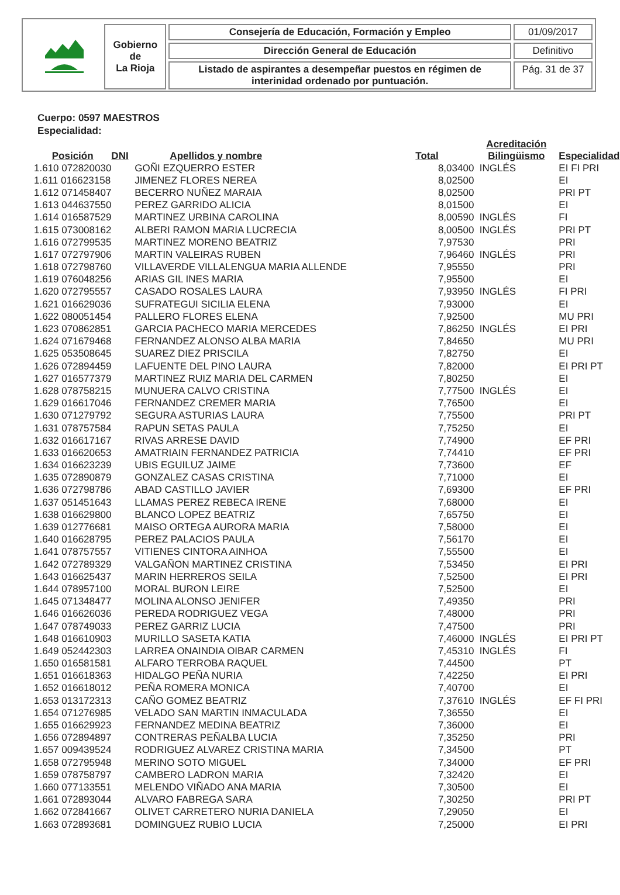| | Gobierno de La Rioja | Consejería de Educación, Formación y Empleo | 01/09/2017 |
| | | Dirección General de Educación | Definitivo |
| | | Listado de aspirantes a desempeñar puestos en régimen de interinidad ordenado por puntuación. | Pág. 31 de 37 |
Cuerpo: 0597 MAESTROS
Especialidad:
| Posición | DNI | Apellidos y nombre | Total | Acreditación Bilingüismo | Especialidad |
| --- | --- | --- | --- | --- | --- |
| 1.610 072820030 | | GOÑI EZQUERRO ESTER | 8,03400 | INGLÉS | EI FI PRI |
| 1.611 016623158 | | JIMENEZ FLORES NEREA | 8,02500 | | EI |
| 1.612 071458407 | | BECERRO NUÑEZ MARAIA | 8,02500 | | PRI PT |
| 1.613 044637550 | | PEREZ GARRIDO ALICIA | 8,01500 | | EI |
| 1.614 016587529 | | MARTINEZ URBINA CAROLINA | 8,00590 | INGLÉS | FI |
| 1.615 073008162 | | ALBERI RAMON MARIA LUCRECIA | 8,00500 | INGLÉS | PRI PT |
| 1.616 072799535 | | MARTINEZ MORENO BEATRIZ | 7,97530 | | PRI |
| 1.617 072797906 | | MARTIN VALEIRAS RUBEN | 7,96460 | INGLÉS | PRI |
| 1.618 072798760 | | VILLAVERDE VILLALENGUA MARIA ALLENDE | 7,95550 | | PRI |
| 1.619 076048256 | | ARIAS GIL INES MARIA | 7,95500 | | EI |
| 1.620 072795557 | | CASADO ROSALES LAURA | 7,93950 | INGLÉS | FI PRI |
| 1.621 016629036 | | SUFRATEGUI SICILIA ELENA | 7,93000 | | EI |
| 1.622 080051454 | | PALLERO FLORES ELENA | 7,92500 | | MU PRI |
| 1.623 070862851 | | GARCIA PACHECO MARIA MERCEDES | 7,86250 | INGLÉS | EI PRI |
| 1.624 071679468 | | FERNANDEZ ALONSO ALBA MARIA | 7,84650 | | MU PRI |
| 1.625 053508645 | | SUAREZ DIEZ PRISCILA | 7,82750 | | EI |
| 1.626 072894459 | | LAFUENTE DEL PINO LAURA | 7,82000 | | EI PRI PT |
| 1.627 016577379 | | MARTINEZ RUIZ MARIA DEL CARMEN | 7,80250 | | EI |
| 1.628 078758215 | | MUNUERA CALVO CRISTINA | 7,77500 | INGLÉS | EI |
| 1.629 016617046 | | FERNANDEZ CREMER MARIA | 7,76500 | | EI |
| 1.630 071279792 | | SEGURA ASTURIAS LAURA | 7,75500 | | PRI PT |
| 1.631 078757584 | | RAPUN SETAS PAULA | 7,75250 | | EI |
| 1.632 016617167 | | RIVAS ARRESE DAVID | 7,74900 | | EF PRI |
| 1.633 016620653 | | AMATRIAIN FERNANDEZ PATRICIA | 7,74410 | | EF PRI |
| 1.634 016623239 | | UBIS EGUILUZ JAIME | 7,73600 | | EF |
| 1.635 072890879 | | GONZALEZ CASAS CRISTINA | 7,71000 | | EI |
| 1.636 072798786 | | ABAD CASTILLO JAVIER | 7,69300 | | EF PRI |
| 1.637 051451643 | | LLAMAS PEREZ REBECA IRENE | 7,68000 | | EI |
| 1.638 016629800 | | BLANCO LOPEZ BEATRIZ | 7,65750 | | EI |
| 1.639 012776681 | | MAISO ORTEGA AURORA MARIA | 7,58000 | | EI |
| 1.640 016628795 | | PEREZ PALACIOS PAULA | 7,56170 | | EI |
| 1.641 078757557 | | VITIENES CINTORA AINHOA | 7,55500 | | EI |
| 1.642 072789329 | | VALGAÑON MARTINEZ CRISTINA | 7,53450 | | EI PRI |
| 1.643 016625437 | | MARIN HERREROS SEILA | 7,52500 | | EI PRI |
| 1.644 078957100 | | MORAL BURON LEIRE | 7,52500 | | EI |
| 1.645 071348477 | | MOLINA ALONSO JENIFER | 7,49350 | | PRI |
| 1.646 016626036 | | PEREDA RODRIGUEZ VEGA | 7,48000 | | PRI |
| 1.647 078749033 | | PEREZ GARRIZ LUCIA | 7,47500 | | PRI |
| 1.648 016610903 | | MURILLO SASETA KATIA | 7,46000 | INGLÉS | EI PRI PT |
| 1.649 052442303 | | LARREA ONAINDIA OIBAR CARMEN | 7,45310 | INGLÉS | FI |
| 1.650 016581581 | | ALFARO TERROBA RAQUEL | 7,44500 | | PT |
| 1.651 016618363 | | HIDALGO PEÑA NURIA | 7,42250 | | EI PRI |
| 1.652 016618012 | | PEÑA ROMERA MONICA | 7,40700 | | EI |
| 1.653 013172313 | | CAÑO GOMEZ BEATRIZ | 7,37610 | INGLÉS | EF FI PRI |
| 1.654 071276985 | | VELADO SAN MARTIN INMACULADA | 7,36550 | | EI |
| 1.655 016629923 | | FERNANDEZ MEDINA BEATRIZ | 7,36000 | | EI |
| 1.656 072894897 | | CONTRERAS PEÑALBA LUCIA | 7,35250 | | PRI |
| 1.657 009439524 | | RODRIGUEZ ALVAREZ CRISTINA MARIA | 7,34500 | | PT |
| 1.658 072795948 | | MERINO SOTO MIGUEL | 7,34000 | | EF PRI |
| 1.659 078758797 | | CAMBERO LADRON MARIA | 7,32420 | | EI |
| 1.660 077133551 | | MELENDO VIÑADO ANA MARIA | 7,30500 | | EI |
| 1.661 072893044 | | ALVARO FABREGA SARA | 7,30250 | | PRI PT |
| 1.662 072841667 | | OLIVET CARRETERO NURIA DANIELA | 7,29050 | | EI |
| 1.663 072893681 | | DOMINGUEZ RUBIO LUCIA | 7,25000 | | EI PRI |